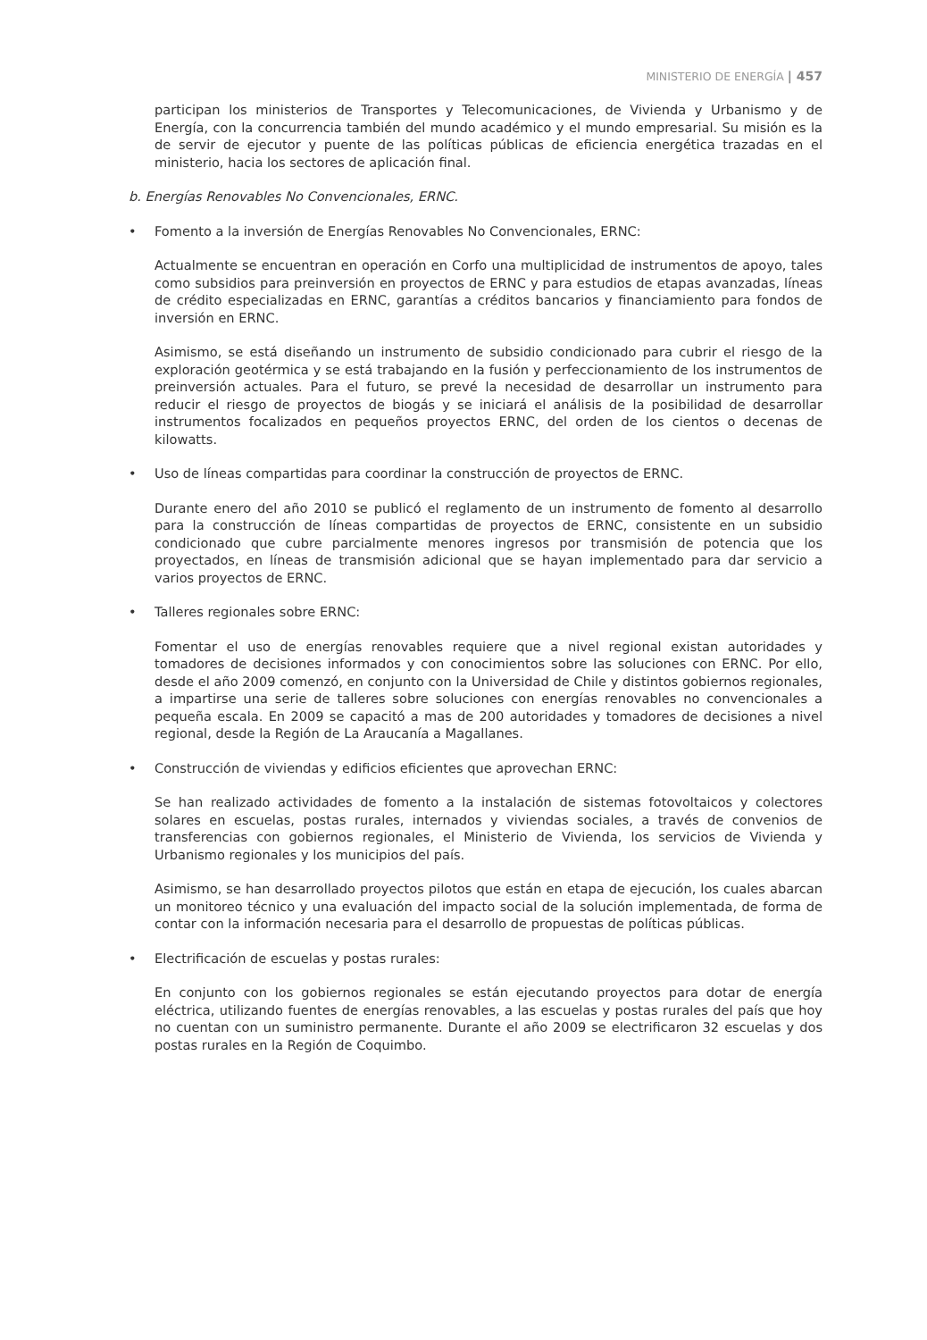MINISTERIO DE ENERGÍA | 457
participan los ministerios de Transportes y Telecomunicaciones, de Vivienda y Urbanismo y de Energía, con la concurrencia también del mundo académico y el mundo empresarial. Su misión es la de servir de ejecutor y puente de las políticas públicas de eficiencia energética trazadas en el ministerio, hacia los sectores de aplicación final.
b. Energías Renovables No Convencionales, ERNC.
• Fomento a la inversión de Energías Renovables No Convencionales, ERNC:
Actualmente se encuentran en operación en Corfo una multiplicidad de instrumentos de apoyo, tales como subsidios para preinversión en proyectos de ERNC y para estudios de etapas avanzadas, líneas de crédito especializadas en ERNC, garantías a créditos bancarios y financiamiento para fondos de inversión en ERNC.
Asimismo, se está diseñando un instrumento de subsidio condicionado para cubrir el riesgo de la exploración geotérmica y se está trabajando en la fusión y perfeccionamiento de los instrumentos de preinversión actuales. Para el futuro, se prevé la necesidad de desarrollar un instrumento para reducir el riesgo de proyectos de biogás y se iniciará el análisis de la posibilidad de desarrollar instrumentos focalizados en pequeños proyectos ERNC, del orden de los cientos o decenas de kilowatts.
• Uso de líneas compartidas para coordinar la construcción de proyectos de ERNC.
Durante enero del año 2010 se publicó el reglamento de un instrumento de fomento al desarrollo para la construcción de líneas compartidas de proyectos de ERNC, consistente en un subsidio condicionado que cubre parcialmente menores ingresos por transmisión de potencia que los proyectados, en líneas de transmisión adicional que se hayan implementado para dar servicio a varios proyectos de ERNC.
• Talleres regionales sobre ERNC:
Fomentar el uso de energías renovables requiere que a nivel regional existan autoridades y tomadores de decisiones informados y con conocimientos sobre las soluciones con ERNC. Por ello, desde el año 2009 comenzó, en conjunto con la Universidad de Chile y distintos gobiernos regionales, a impartirse una serie de talleres sobre soluciones con energías renovables no convencionales a pequeña escala. En 2009 se capacitó a mas de 200 autoridades y tomadores de decisiones a nivel regional, desde la Región de La Araucanía a Magallanes.
• Construcción de viviendas y edificios eficientes que aprovechan ERNC:
Se han realizado actividades de fomento a la instalación de sistemas fotovoltaicos y colectores solares en escuelas, postas rurales, internados y viviendas sociales, a través de convenios de transferencias con gobiernos regionales, el Ministerio de Vivienda, los servicios de Vivienda y Urbanismo regionales y los municipios del país.
Asimismo, se han desarrollado proyectos pilotos que están en etapa de ejecución, los cuales abarcan un monitoreo técnico y una evaluación del impacto social de la solución implementada, de forma de contar con la información necesaria para el desarrollo de propuestas de políticas públicas.
• Electrificación de escuelas y postas rurales:
En conjunto con los gobiernos regionales se están ejecutando proyectos para dotar de energía eléctrica, utilizando fuentes de energías renovables, a las escuelas y postas rurales del país que hoy no cuentan con un suministro permanente. Durante el año 2009 se electrificaron 32 escuelas y dos postas rurales en la Región de Coquimbo.